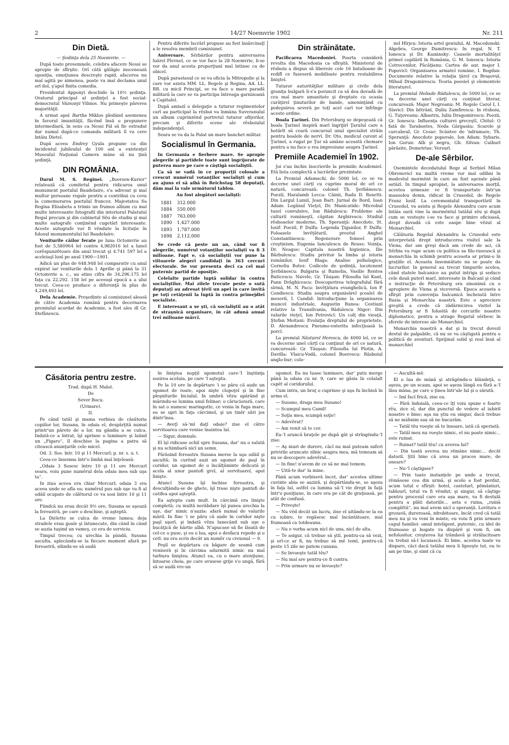2 14/27 Noemvrie 1902 Nr. 211
Din Dietă.
— Şedinţa dela 25 Noemvrie. —
După toate presemnele, celebra afacere Nessi se apropie de sfîrşite. Orî câtă gălăgie insceneazâ oposiţia, emoţiunea descreşte rapid, afacerea nu maî agită pe nimenea, poate va maî declama unul orî doî, ş'apoî finita comedia.
Presidentul Apponyi deschide la 10½ şedinţa. Oratorul principal al şedinţeî a fost social-democratul Vázsonyi Vilmos. Nu primeşte părerea majorităţiî.
A urmat apoî Bartha Miklos pledând asemenea în favorul imunităţiî, făcênd însă o propunere intermediară, în sens ca Nessi Pál să fie estradat dar numaî după-ce comanda militară îl va cere întâiu Dieteî.
După aceea Endrey Gyula propune ca din incidentul jubileuluî de 100 anî a existenţeî Museuluî Naţional Camera mâne să nu ţină şedinţă.
DIN ROMÂNIA.
Darul M. S. Regineî. „Boersen-Kurier“ relatează că comitetul pentru ridicarea unuî monument poetuluî Baudelaire, s'a adresat şi maî multor persoane regale pentru a contribui cu ceva la comemorarea poetuluî francez. Majestatea Sa Regina Elisabeta a trimis un frumos album cu maî multe interesante fotografiî din interiorul Palatuluî Regal precum şi din cabinetul Sĕu de studiu şi maî multe autografe conţinênd cugetărî interesante. Aceste autografe vor fi vêndute la licitaţie în folosul monumentuluî luî Baudelaire.
Veniturile căilor ferate pe luna Octomvrie au fost de 5,580964 leî contra 4,982016 leî a luneî corĕspunzĕtoare din anul trecut şi 4.741 597 leî a aceleiaşî lunî pe anul 1900—1901.
Adică un plus de 648.948 leî comparativ cu anul expirat iar veniturile dela 1 Aprilie şi până la 31 Octomvrie a. c., au atins cifra de 34,296.175 leî faţa cu 22,292. 158 leî pe aceeaşî epocă a a ului trecut. Ceea-ce produce o diferenţă în plus de 4,249,493 leî.
Dela Academie. Preşedinte al comisiuneî aleasă de către Academia română pentru decernarea premiuluî acordat de Academie, a fost ales dl Gr. Stefănescu.
Pentru diferite lucrărî propuse au fost însărcinaţî a le resolva membriî comisiuneî.
Aniversare. Sĕrbărilor pentru aniversarea luăreî Plevneî, ce se vor face la 28 Noemvrie, li-se vor da anul acesta proporţiunî maî întinse ca de obiceî.
După parastasul ce se va oficia la Mitropolie şi la care vor asista MM. LL. Regele şi Regina, AA. LL. RR. cu miciî Principî, se va face o mare paradă militară la care se va participa întreaga garnizoană a Capitaleî.
După amiazî o delegaţie a tuturor regimentelor carî au participat la rĕsboi va înmâna Suveranuluî un album cuprinzênd portretul tuturor ofiţerilor, precum şi diferite scene ale rĕsboiuluî independenţeî.
Seara se va da la Palat un mare banchet militar.
Socialismul în Germania.
In Germania e fierbere mare. Se apropie alegerile şi partidele toate sunt îngrijorate de puterea mare pe care o câştigă socialiştiî.
Ca să se vadă în ce proporţiî colosale a crescut numĕrul votanţilor socialişti şi cum au ajuns eî să aibă în Reichstag 58 deputaţî, dăm maî la vale următorul tablou.
Au fost alegătorî socialiştî:
| 1881 | 312.000 |
| 1884 | 550.000 |
| 1887 | 763.000 |
| 1890 | 1,427.000 |
| 1893 | 1,787.000 |
| 1898 | 2,112.000 |
Se crede că peste un an, când vor fi alegerile, numĕrul votanţilor socialiştî va fi 3 milioane. Fapt e, că socialiştiî vor pune la viitoarele alegerî candidaţî în 363 cercurî electorale. Se vor presenta decî ca cel maî puternic partid de oposiţie.
Celelalte partide luptă solidar în contra socialiştilor. Maî zilele trecute peste o sută deputaţî au adresat ţĕriî un apel în care învită pe toţî cetăţeniî la luptă în contra primejdieî socialiste.
E interesant a se şti, că socialiştiî au o atât de straşnică organisare, în cât adună anual treî milioane mărcî.
Din străinătate.
Pacificarea Macedonieî. Poarta consideră revolta din Macedonia ca sfîrşită. Ministerul de rĕsboiu a dispus să libereze cele 16 batalioane de redifî ce fuseseră mobilisate pentru restabilirea linişteî.
Tuturor autorităţilor militare şi civile dela graniţa bulgară li-s'a poruncit ca să dea dovadă de cea maî mare umanitate şi dreptate cu ocasia curăţireî ţinuturilor de bande, ameninţând cu pedepsirea severă pe toţî aceî carî vor înfrînge aceste ordine.
Boala Ţarineî. Din Petersburg se depeşează că boala Ţarineî inspiră marî îngrijirî Ţaruluî care a hotărît să ceară concursul unuî specialist străin pentru boalele de nervî. Dr. Oto, medicul curent al Ţarineî, a rugat pe Ţar să amâne această chemare pentru a nu face o rea impresiune asupra Ţarineî.
Premiile Academieî în 1902.
Joi s'au închis înscrierile la premiile Academieî. Etă lista complectă a lucrărilor prezintate.
La Premiul Adamachi, de 5000 leî, ce se va decerne uneî cărţî cu cuprins moral de orî ce natură, concurează: colonel Th. Şerbănescu: Poeziî, Haralamb Lecca: Câinii, Radu D. Rosetti: Din Largul Lumiî, Jean Bart: Jurnal de Bord, Ioan Adam: Legănul Vieţeî, Dr. Manicatide: Microbul tuseî convulsive, Ion Rădulescu: Probleme ale culturiî româneştî, căpitan Argbirescu: Studiul rĕsboaelor moderne, Th. Speranţă: Anecdote, St. Iosif: Poeziî, P. Dulfu: Legenda Ţiganilor, P. Dulfu: Foloasele învĕţăturiî, preotul Anghel Constantinescu: Regenerare femeeî prin creştinism, Eugenia Ianculescu de Reuss: Voinţa, Dr. Neagoe: Capitala noastră higienica, Ilie Bărbulescu: Studiu privitor la limba şi istoria românilor, Iosif Blaga: Analise psihologice, Corneliu Botez: Codicele de şedinţă, locotenent Şerbănescu: Bulgaria şi Rumelia, Vasilie Rentea Buticescu: Nuvele, Gr. Tăuşan: Filosofia luî Kant, Pann Drăghicescu: Descoperirea telegrafuluî fără sîrmă, M. N. Pacu: Invĕţătura evanghelică, Ion P. Condiescu: Studiu asupra organisăreî şcoaleî de meseriî, I. Candid: Introducţiune la organisarea munceî industriale, Augustin Bunea: Cestiunî relative la Transilvania, Rădulescu Niger: Din valurile vieţeî, Ion Petrovicî: Un colţ din vieaţă, Ştefan Meitani: Evoluţia dreptuluî de proprietate, D. Alexandrescu Pneumo-enterita infecţioasă la porcî.
La premiul Năsturel Herescu, de 4000 leî, ce se va decerne uneî cărţî cu conţinut de orî ce natură, concurează: Gr. Tăuşan: Filosofia luî Plotin, A. Davilla: Vlaicu-Vodă, colonel Boerescu: Răsboiul anglo-bur; colo-
nel Hîrjeu: Istoria arteî geniuluî, Al. Macedonski: Algebra, George Dumitrescu: In regal, N. T. Ionescu şi Dr. Kaminsky: Causele mortalităţeî primeî copilăriî în România, G. M. Ionescu: Istoria Cotrocenilor, Păcăţianu: Cartea de aur, major I. Popovicî: Organisarea armateî române, I. Bogdan: Documente relative la relaţia ţăreî cu Braşovul, Mihail Dragomirescu: Teoria poesieî şi elementele literatureî.
La premiul Heliade Rădulescu, de 5000 leî, ce se va decerne uneî cărţî cu conţinut literar, concurează: Major Negreanu: M. Regele Carol I, I. Slavicî: Din bĕtrânî, Duliu Zamfirescu: In rĕsboiu, G. Tuţoveanu: Albastru, Iuliu Dragomirescu: Poezii, Gr. Ionescu: Influenţa culturei greceştî, Chitul: O fată de Tarabostes, Neda Gârgasău: Scarele şi carcabeul, Gr. Cesar: Scântee de 'ndrumare, Th. Speranţă: Anecdote poporale, Ion Adam: Sybaris, Ion Gorun: Alb şi negru, Gh. Silvan: Cuiburî părăsite, Demetrius: Versurî.
De-ale Sêrbilor.
Osemintele decedatuluî Rege al Serbieî Milan Obrenovicî nu multă vreme vor maî odihni în modestul mormênt în care au fost aşezate până astăzî. In timpul apropiat, la aniversarea morţiî, acestea urmeaze ve fi transportate într'un mausoleu demn, ridicat în Crusedol, de Regele Franz Iosif. La ceremonialul transportăriî în Crusedol, va asista şi Regele Alexandru care acum întâia oară vine la mormêntul tatăluî sĕu şi după cum se vesteşte i-se va face şi primire oficioasă, drept dovadă că este oaspe bine vĕzut al Monarchieî.
Călătoria Regeluî Alexandru la Crusedol este interpretată drept introducerea visiteî sale la Viena, dar am greşi dacă am crede de aci, că Sêrbia va rupe acum cu politica sa filo-rusească şi monarchia în schimb pentru aceasta ar primi-o în graţiile eî. Aceasta însemnătate nu se poate da lucrurilor. In general au trecut timpurile acelea, când statele balcanice au putut intriga şi seduce cele două puterî marî, interesate în Balcanî şi când o instrucţie de Petersburg era sinonimă cu o apropiere de Viena şi viceversă. Epoca aceasta a sfîrşit prin convenţia balcanică încheiată între Rusia şi Monarchia noastră. Este o apreciere greşită a crede că zădărnicirea visiteî la Petersburg ar fi folosită de cercurile noastre diplomatice, pentru a atrage Regatul sêrbesc în sferele de interese ale Monarchieî.
Monarchia noastră a dat şi în trecut dovezî destul de palpabile, că nu se va câştigată pentru o politică de aventurî. Sprijinul solid şi real însă al monarchieî
Căsătoria pentru zestre.
Trad. după H. Malot.
De
Sever Bocu.
(Urmare).
II.
Pe când tatăl şi mama vorbiau de căsătoria copiilor lor, Susana, în odaia eî, despărţită numaî printr'un părete de a lor, nu gândia a se culca. Indată-ce a întrat, îşî aprinse o luminare şi luând un „Figaro“, îl deschise la pagina a patra să citească anunţurile cele miceî.
Od. 3. Sos. într. 10 şi 11 Mercurî; p. nr. s. u. t.
Ceea-ce însemna într'o limbă maî înţeleasă:
„Odaia 3 Sosesc între 10 şi 11 ore Mercurî seara, voiu pune numĕrul dela odaia mea sub uşa ta“.
In ziua aceea era chiar Mercurî; odaia 3 era aceea unde se afla ea; numĕrul pus sub uşe va fi al odăiî ocupate de călĕtorul ce va sosi între 10 şi 11 ore.
Fiindcă nu erau decât 9½ ore, Susana se aşează la fereastră, pe care o deschise, şi aşteptă.
La Diélette se culca de vreme lumea; deja stradele erau goale şi întunecate, din când în când se auzia tuşind un vameş, ce era de serviciu.
Timpul trecea; cu urechia la pândă, Susana asculta, aplecându-se la fiecare moment afară pe fereastră, silindu-se să audă
în liniştea nopţiî sgomotul care-'I înştiinţa sosirea aceluia, pe care 'I aştepta.
Pe la 10 ore în depărtare 'i se păru că aude un sgomot de roate, apoi nişte clopoţeî şi în fine pleşniturile biciuluî. In umbră vĕzu apărând şi mărindu-se lumina unuî felinar; o căruciorară, care în sat o numesc maringotte, ce venia în fuga mare, ea se opri în faţa cârcimeî, şi un tinĕr sări jos dintr'însa.
— Aveţî să-'mî daţî odaie? zise el către servitoarea care venise înaintea luî.
— Sigur, domnule.
El îşî ridicase ochiî spre Susana, dar' nu o salută şi nu schimbară nicî un semn.
Părăsind fereastra Susana merse la uşa odăiî şi ascultă; în curênd auzi un sgomot de paşî în coridor, un sgomot de o încălţăminte delicată şi acela al unor pantofi greî, al servitoareî, apoî linişte.
Atuncî Susana îşî închise fereastra, şi desculţându-se de ghete, îşî trase nişte pantofi de catifea apoi aşteptă.
Ea aştepta cam mult. In cârcimă era linişte completă; cu multă nerăbdare îşî punea urechia la uşe, dar' nimic n'auzia: afară numaî de valurile măriî. In fine 'i se păru că aude în coridor nişte paşî uşorî, şi îndată vĕzu lunecând sub uşe o bucăţică de hârtie albă. N'apucase să fie lăsată de cel-ce o puse, şi ea o lua, apoi o desfacu repede şi o cetî: nu era scris decât un numĕr cu creionul — 9.
Peşiî se depărtara cu băgare de seamă cum veniseră şi în cârcima adurmită nimic nu maî turbura liniştea. Atuncî ea, cu o mare atenţiune, întoarse cheia, pe care avusese grije s'o ungă, fără să se audă vre-un
sgomot. Ea nu luase luminare, dar' putu merge până la odaia cu nr. 9, care se găsia în celalalt capĕt al coridoruluî.
Cum intra, un braţ o cuprinse şi uşa fu închisă în urma eî.
— Susano, draga mea Susano!
— Scumpul meu Camil!
— Soţia mea, scumpă soţie!
— Adevĕrat?
— Am venit să te cer.
Ea-'I aruncă braţele pe după gât şi strîngêndu-'I zise:
— Aş muri de durere, căcî nu maî puteam suferi privirile aruncate zilnic asupra mea, mă temeam să nu se descopere adevĕrul...
— In fine! n'avem de ce să ne maî temem.
— Uită-te dar' la mine.
Până acum vorbiseră încet, dar' acestea ultime cuvinte abia se auziră, şi depărtându-se, se aşeza în faţa luî, astfel ca lumina să-'I vie drept în faţă într'o posiţiune, în care era pe cât de graţioasă, pe atât de confusă.
— Priveşte!
— Nu vĕd decât un lucru, zise el uitându-se la ea cu iubire, te regăsesc maî încântătoare, maî frumoasă ca totdeauna.
— Nu e vorba acum nicî de una, nicî de alta.
— Te asigur, că trebue să ştiî, pentru-ca să vezi, şi orî-ce ar fi, nu trebue să mĕ temî, pentru-că peste 15 zile ne putem cununa.
— Se învoeşte tatăl tĕu?
— Nu maî are pentru-ce fi contra.
— Prin urmare nu se învoeşte?
— Ascultă-mĕ.
El o lua de mână şi atrăgêndu-o blândeţă, o aşeza, pe un scaun, apoi se aşeza lângă ea fără a-'I lăsa mâna, pe care o ţinea într'ale luî şi o sărută.
— Imî facî frică, zise ea.
— Fără îndoială, ceea-ce îţî voiu spune e foarte rĕu, zice el, dar din punctul de vedere al iubiriî noastre e bine; aşa nu ştiu eu singur, dacă trebue să ne mâhnim sau să ne bucurăm.
— Tatăl tĕu voeşte să te însoare, iată că speriată.
— Tatăl meu nu voeşte nimic, el nu poate nimic... este ruinat.
— Ruinat? tatăl tĕu! cu averea luî?
— Din toată averea nu rĕmâne nimic... decât datoriî. Ştiî bine că avea un proces mare, de oneare?
— Nu-'l câştigase?
— Prin toate instanţele pe unde a trecut, rĕmăsese cea din urmă, şi acolo a fost perdut, acum totul e sfîrşit: hotel, castelurî, pĕmânturi, tablourî, totul va fi vêndut; şi singur, să câştige pentru procesul care era aşa mare, va fi destulă pentru a plăti datoriile... asta e ruina, „ruină complĕtă“, nu maî avem nicî o speranţă. Lovitura e grozavă, dureroasă, zdrobitoare, încât cred că tatăl meu nu şi va veni în minte; eu voiu fi prin urmare capul familiei: omul inteligent, puternic, cu ideî de frumoase şi bogate va dispărê şi vom fi, om nefolositor, creşterea lui trăndavă şi strălucitoare va trebui să-l locuiască. Ei bine, acestea toate va dispare, căci dacă tatălui meu îi lipseşte tot, eu te am pe tine, şi simt că cu